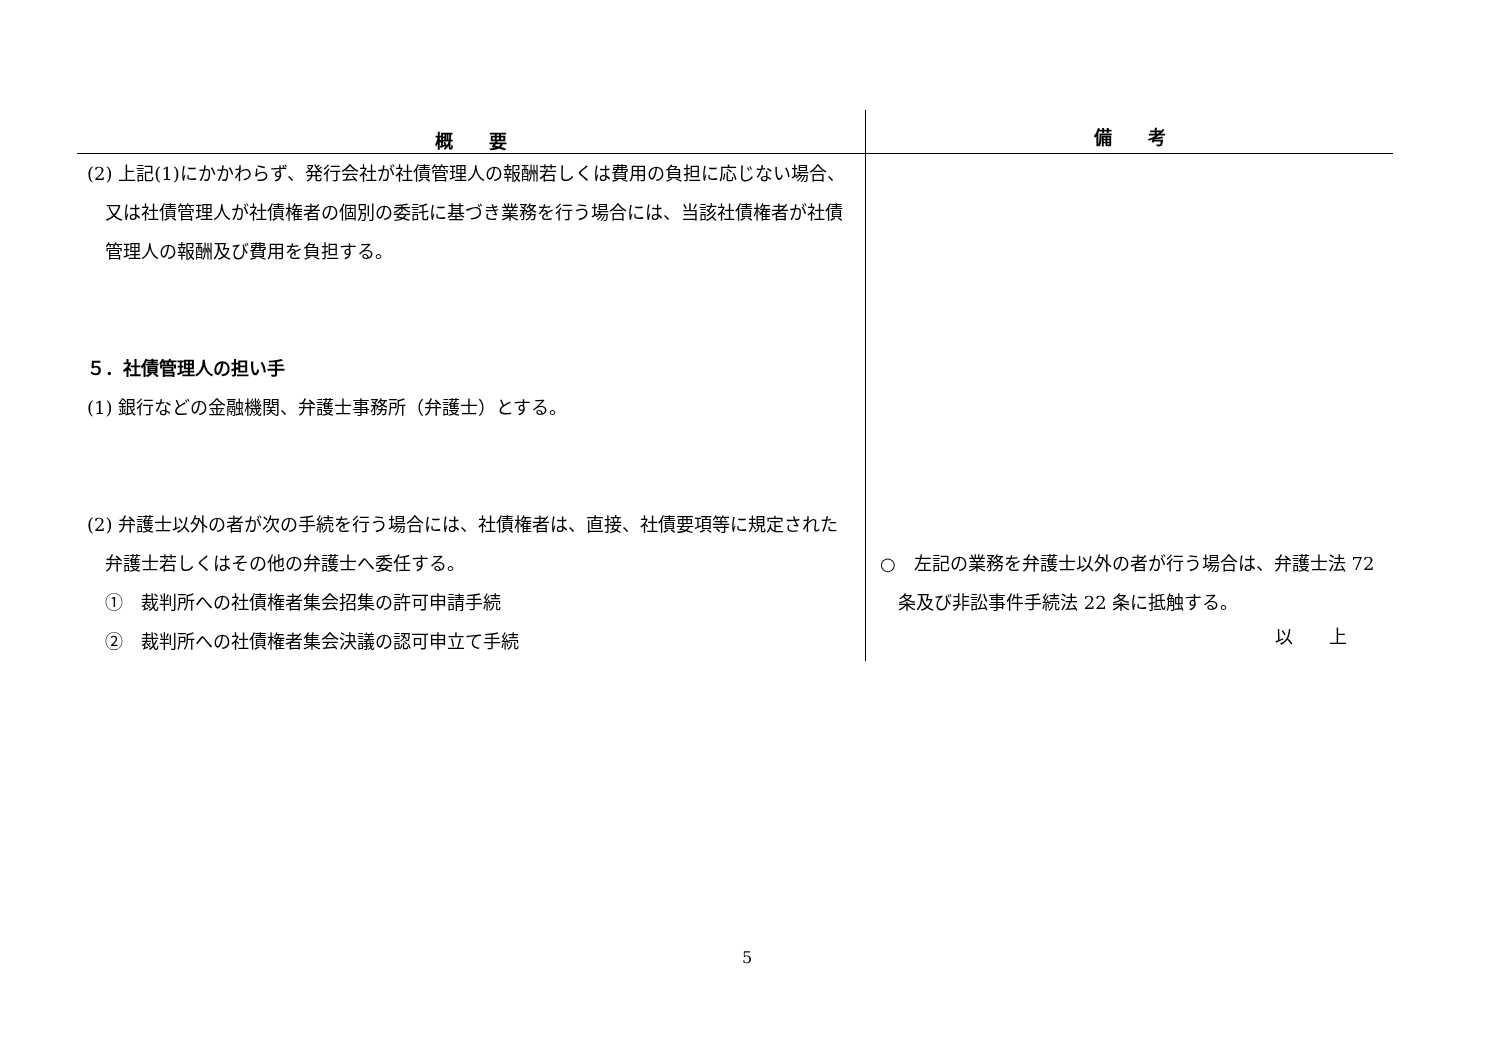| 概 要 | 備 考 |
| --- | --- |
| (2) 上記(1)にかかわらず、発行会社が社債管理人の報酬若しくは費用の負担に応じない場合、又は社債管理人が社債権者の個別の委託に基づき業務を行う場合には、当該社債権者が社債管理人の報酬及び費用を負担する。 ５．社債管理人の担い手 (1) 銀行などの金融機関、弁護士事務所（弁護士）とする。 (2) 弁護士以外の者が次の手続を行う場合には、社債権者は、直接、社債要項等に規定された弁護士若しくはその他の弁護士へ委任する。 ① 裁判所への社債権者集会招集の許可申請手続 ② 裁判所への社債権者集会決議の認可申立て手続 | ○ 左記の業務を弁護士以外の者が行う場合は、弁護士法 72 条及び非訟事件手続法 22 条に抵触する。 |
以　　上
5